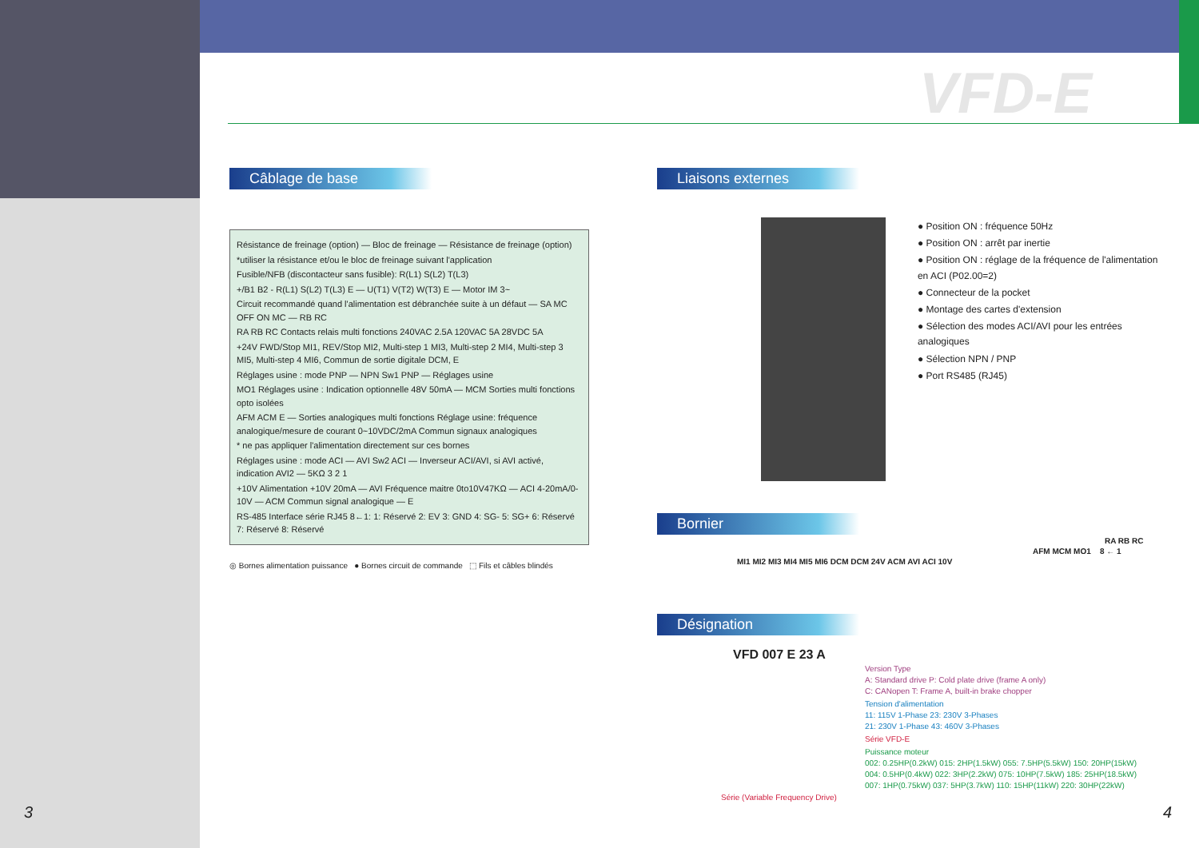VFD-E
Câblage de base
Résistance de freinage (option) — Bloc de freinage — Résistance de freinage (option)
*utiliser la résistance et/ou le bloc de freinage suivant l'application
Fusible/NFB (discontacteur sans fusible): R(L1) S(L2) T(L3)
+/B1 B2 - R(L1) S(L2) T(L3) E — U(T1) V(T2) W(T3) E — Motor IM 3~
Circuit recommandé quand l'alimentation est débranchée suite à un défaut — SA MC OFF ON MC — RB RC
RA RB RC Contacts relais multi fonctions 240VAC 2.5A 120VAC 5A 28VDC 5A
+24V FWD/Stop MI1, REV/Stop MI2, Multi-step 1 MI3, Multi-step 2 MI4, Multi-step 3 MI5, Multi-step 4 MI6, Commun de sortie digitale DCM, E
Réglages usine : mode PNP — NPN Sw1 PNP — Réglages usine
MO1 Réglages usine : Indication optionnelle 48V 50mA — MCM Sorties multi fonctions opto isolées
AFM ACM E — Sorties analogiques multi fonctions Réglage usine: fréquence analogique/mesure de courant 0~10VDC/2mA Commun signaux analogiques
* ne pas appliquer l'alimentation directement sur ces bornes
Réglages usine : mode ACI — AVI Sw2 ACI — Inverseur ACI/AVI, si AVI activé, indication AVI2 — 5KΩ 3 2 1
+10V Alimentation +10V 20mA — AVI Fréquence maitre 0to10V47KΩ — ACI 4-20mA/0-10V — ACM Commun signal analogique — E
RS-485 Interface série RJ45 8←1: 1: Réservé 2: EV 3: GND 4: SG- 5: SG+ 6: Réservé 7: Réservé 8: Réservé
◎ Bornes alimentation puissance ● Bornes circuit de commande ⬚ Fils et câbles blindés
Liaisons externes
● Position ON : fréquence 50Hz
● Position ON : arrêt par inertie
● Position ON : réglage de la fréquence de l'alimentation en ACI (P02.00=2)
● Connecteur de la pocket
● Montage des cartes d'extension
● Sélection des modes ACI/AVI pour les entrées analogiques
● Sélection NPN / PNP
● Port RS485 (RJ45)
Bornier
RA RB RC
AFM MCM MO1 8 ← 1
MI1 MI2 MI3 MI4 MI5 MI6 DCM DCM 24V ACM AVI ACI 10V
Désignation
VFD 007 E 23 A
Version Type
A: Standard drive P: Cold plate drive (frame A only)
C: CANopen T: Frame A, built-in brake chopper
Tension d'alimentation
11: 115V 1-Phase 23: 230V 3-Phases
21: 230V 1-Phase 43: 460V 3-Phases
Série VFD-E
Puissance moteur
002: 0.25HP(0.2kW) 015: 2HP(1.5kW) 055: 7.5HP(5.5kW) 150: 20HP(15kW)
004: 0.5HP(0.4kW) 022: 3HP(2.2kW) 075: 10HP(7.5kW) 185: 25HP(18.5kW)
007: 1HP(0.75kW) 037: 5HP(3.7kW) 110: 15HP(11kW) 220: 30HP(22kW)
Série (Variable Frequency Drive)
3 4